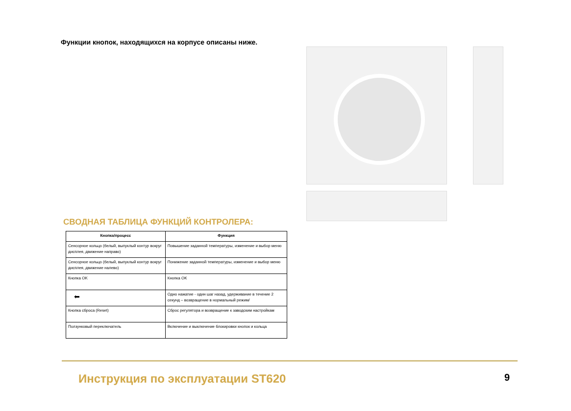Функции кнопок, находящихся на корпусе описаны ниже.
СВОДНАЯ ТАБЛИЦА ФУНКЦИЙ КОНТРОЛЕРА:
| Кнопка/процесс | Функция |
| --- | --- |
| Сенсорное кольцо (белый, выпуклый контур вокруг дисплея, движение направо) | Повышение заданной температуры, изменение и выбор меню |
| Сенсорное кольцо (белый, выпуклый контур вокруг дисплея, движение налево) | Понижение заданной температуры, изменение и выбор меню |
| Кнопка OK | Кнопка OK |
| ⬅ | Одно нажатие - один шаг назад, удерживание в течение 2 секунд – возвращение в нормальный режим/ |
| Кнопка сброса (Reset) | Сброс регулятора и возвращение к заводским настройкам |
| Ползунковый переключатель | Включение и выключение блокировки кнопок и кольца |
Инструкция по эксплуатации ST620 9